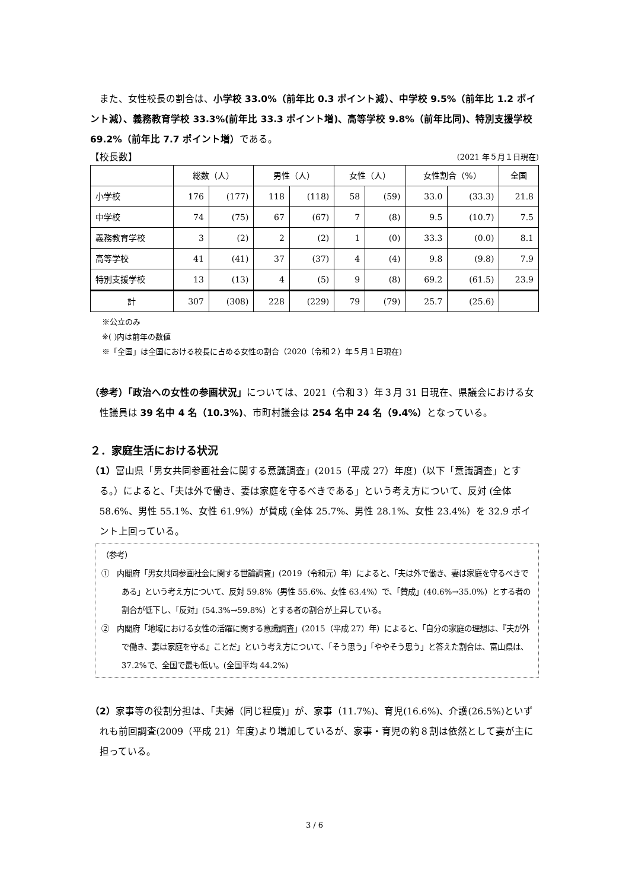また、女性校長の割合は、小学校 33.0%（前年比 0.3 ポイント減）、中学校 9.5%（前年比 1.2 ポイント減）、義務教育学校 33.3%(前年比 33.3 ポイント増)、高等学校 9.8%（前年比同)、特別支援学校 69.2%（前年比 7.7 ポイント増）である。
【校長数】 (2021 年５月１日現在)
| | 総数（人） | | 男性（人） | | 女性（人） | | 女性割合（%） | | 全国 |
| --- | --- | --- | --- | --- | --- | --- | --- | --- | --- |
| 小学校 | 176 | (177) | 118 | (118) | 58 | (59) | 33.0 | (33.3) | 21.8 |
| 中学校 | 74 | (75) | 67 | (67) | 7 | (8) | 9.5 | (10.7) | 7.5 |
| 義務教育学校 | 3 | (2) | 2 | (2) | 1 | (0) | 33.3 | (0.0) | 8.1 |
| 高等学校 | 41 | (41) | 37 | (37) | 4 | (4) | 9.8 | (9.8) | 7.9 |
| 特別支援学校 | 13 | (13) | 4 | (5) | 9 | (8) | 69.2 | (61.5) | 23.9 |
| 計 | 307 | (308) | 228 | (229) | 79 | (79) | 25.7 | (25.6) | |
※公立のみ
※( )内は前年の数値
※「全国」は全国における校長に占める女性の割合（2020（令和２）年５月１日現在)
（参考）「政治への女性の参画状況」については、2021（令和３）年３月 31 日現在、県議会における女性議員は 39 名中 4 名（10.3%)、市町村議会は 254 名中 24 名（9.4%）となっている。
２．家庭生活における状況
（1）富山県「男女共同参画社会に関する意識調査」(2015（平成 27）年度)（以下「意識調査」とする。）によると、「夫は外で働き、妻は家庭を守るべきである」という考え方について、反対 (全体 58.6%、男性 55.1%、女性 61.9%）が賛成 (全体 25.7%、男性 28.1%、女性 23.4%）を 32.9 ポイント上回っている。
（参考）
①　内閣府「男女共同参画社会に関する世論調査」(2019（令和元）年）によると、「夫は外で働き、妻は家庭を守るべきである」という考え方について、反対 59.8%（男性 55.6%、女性 63.4%）で、「賛成」(40.6%→35.0%）とする者の割合が低下し、「反対」(54.3%→59.8%）とする者の割合が上昇している。
②　内閣府「地域における女性の活躍に関する意識調査」(2015（平成 27）年）によると、「自分の家庭の理想は、『夫が外で働き、妻は家庭を守る』ことだ」という考え方について、「そう思う」「ややそう思う」と答えた割合は、富山県は、37.2%で、全国で最も低い。(全国平均 44.2%)
（2）家事等の役割分担は、「夫婦（同じ程度)」が、家事（11.7%)、育児(16.6%)、介護(26.5%)といずれも前回調査(2009（平成 21）年度)より増加しているが、家事・育児の約８割は依然として妻が主に担っている。
3 / 6